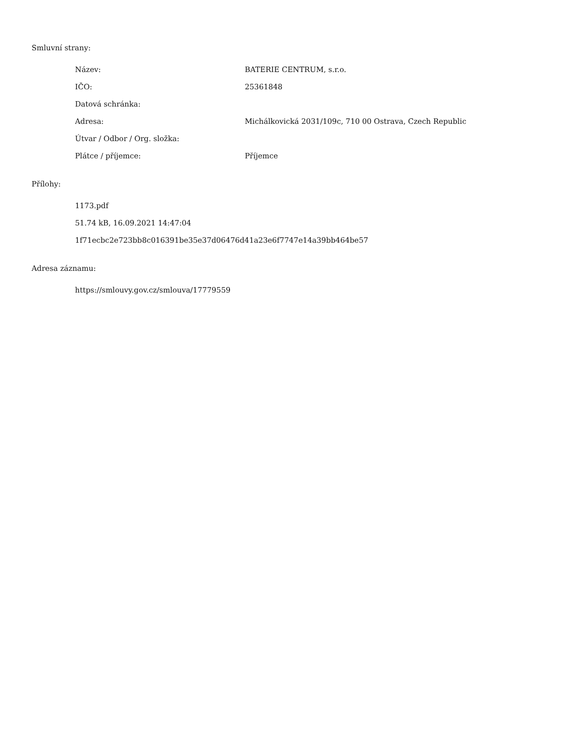Smluvní strany:
| Název: | BATERIE CENTRUM, s.r.o. |
| IČO: | 25361848 |
| Datová schránka: | |
| Adresa: | Michálkovická 2031/109c, 710 00 Ostrava, Czech Republic |
| Útvar / Odbor / Org. složka: | |
| Plátce / příjemce: | Příjemce |
Přílohy:
1173.pdf
51.74 kB, 16.09.2021 14:47:04
1f71ecbc2e723bb8c016391be35e37d06476d41a23e6f7747e14a39bb464be57
Adresa záznamu:
https://smlouvy.gov.cz/smlouva/17779559